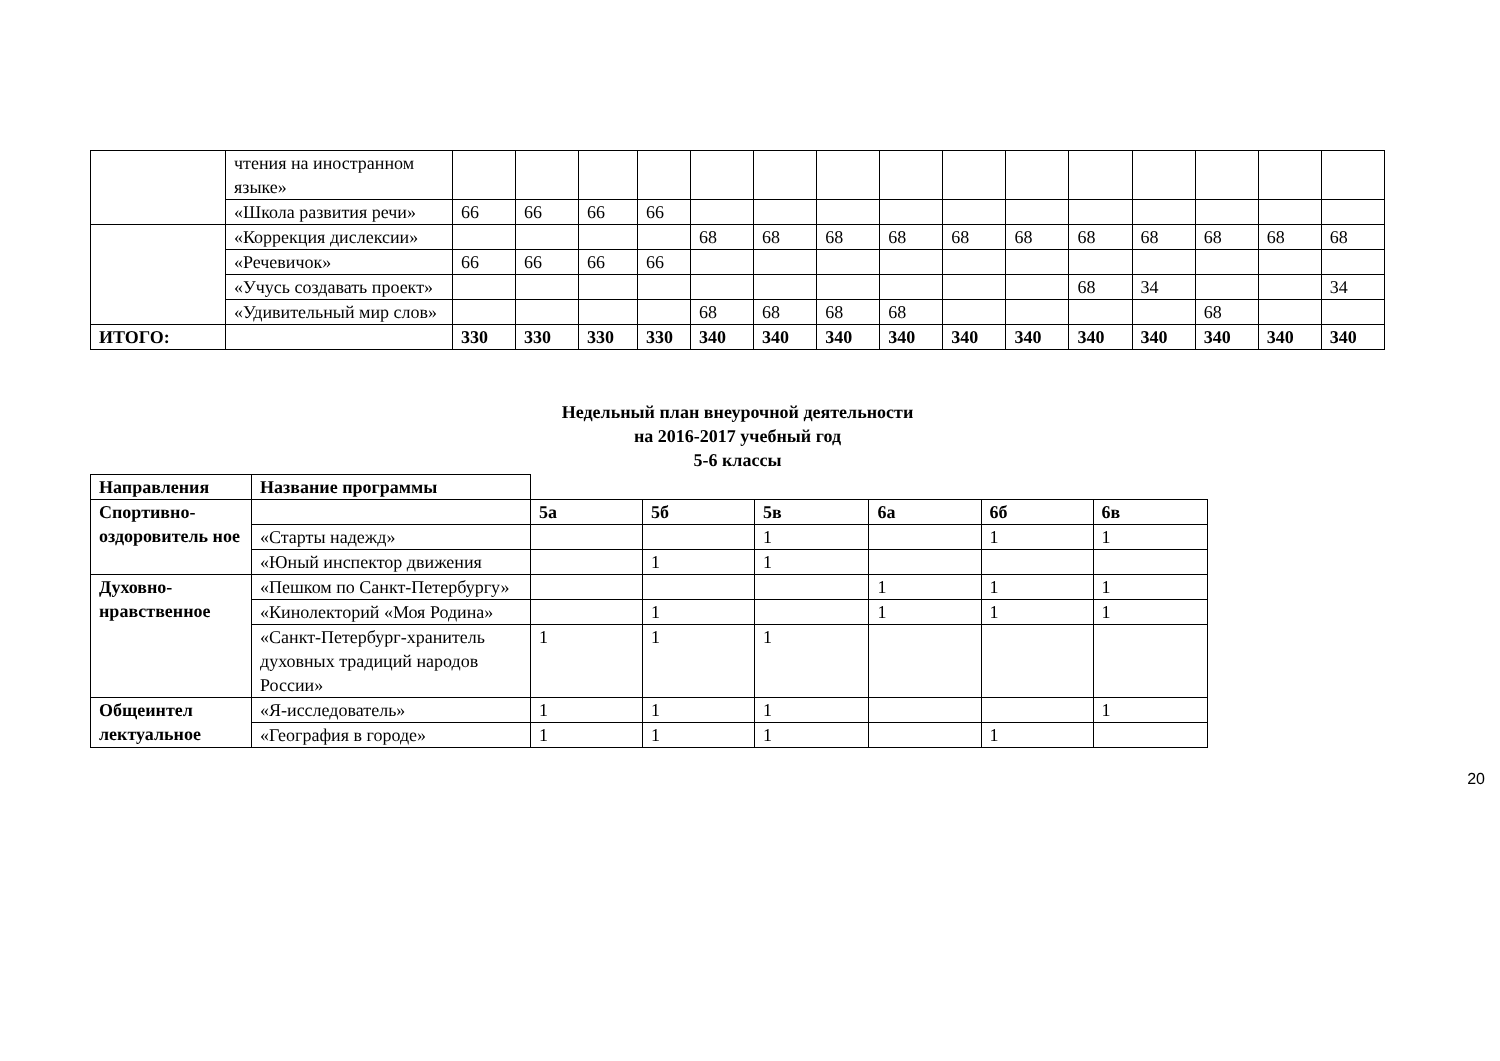| | чтения на иностранном языке» | | | | | | | | | | | | | | | |
| | «Школа развития речи» | 66 | 66 | 66 | 66 | | | | | | | | | | | |
| | «Коррекция дислексии» | | | | | 68 | 68 | 68 | 68 | 68 | 68 | 68 | 68 | 68 | 68 | 68 |
| | «Речевичок» | 66 | 66 | 66 | 66 | | | | | | | | | | | |
| | «Учусь создавать проект» | | | | | | | | | | | 68 | 34 | | | 34 |
| | «Удивительный мир слов» | | | | | 68 | 68 | 68 | 68 | | | | | 68 | | |
| ИТОГО: | | 330 | 330 | 330 | 330 | 340 | 340 | 340 | 340 | 340 | 340 | 340 | 340 | 340 | 340 | 340 |
Недельный план внеурочной деятельности
на 2016-2017 учебный год
5-6 классы
| Направления | Название программы | | | | | | |
| Спортивно-оздоровитель ное | | 5а | 5б | 5в | 6а | 6б | 6в |
| | «Старты надежд» | | | 1 | | 1 | 1 |
| | «Юный инспектор движения | | 1 | 1 | | | |
| Духовно-нравственное | «Пешком по Санкт-Петербургу» | | | | 1 | 1 | 1 |
| | «Кинолекторий «Моя Родина» | | 1 | | 1 | 1 | 1 |
| | «Санкт-Петербург-хранитель духовных традиций народов России» | 1 | 1 | 1 | | | |
| Общеинтел лектуальное | «Я-исследователь» | 1 | 1 | 1 | | | 1 |
| | «География в городе» | 1 | 1 | 1 | | 1 | |
20